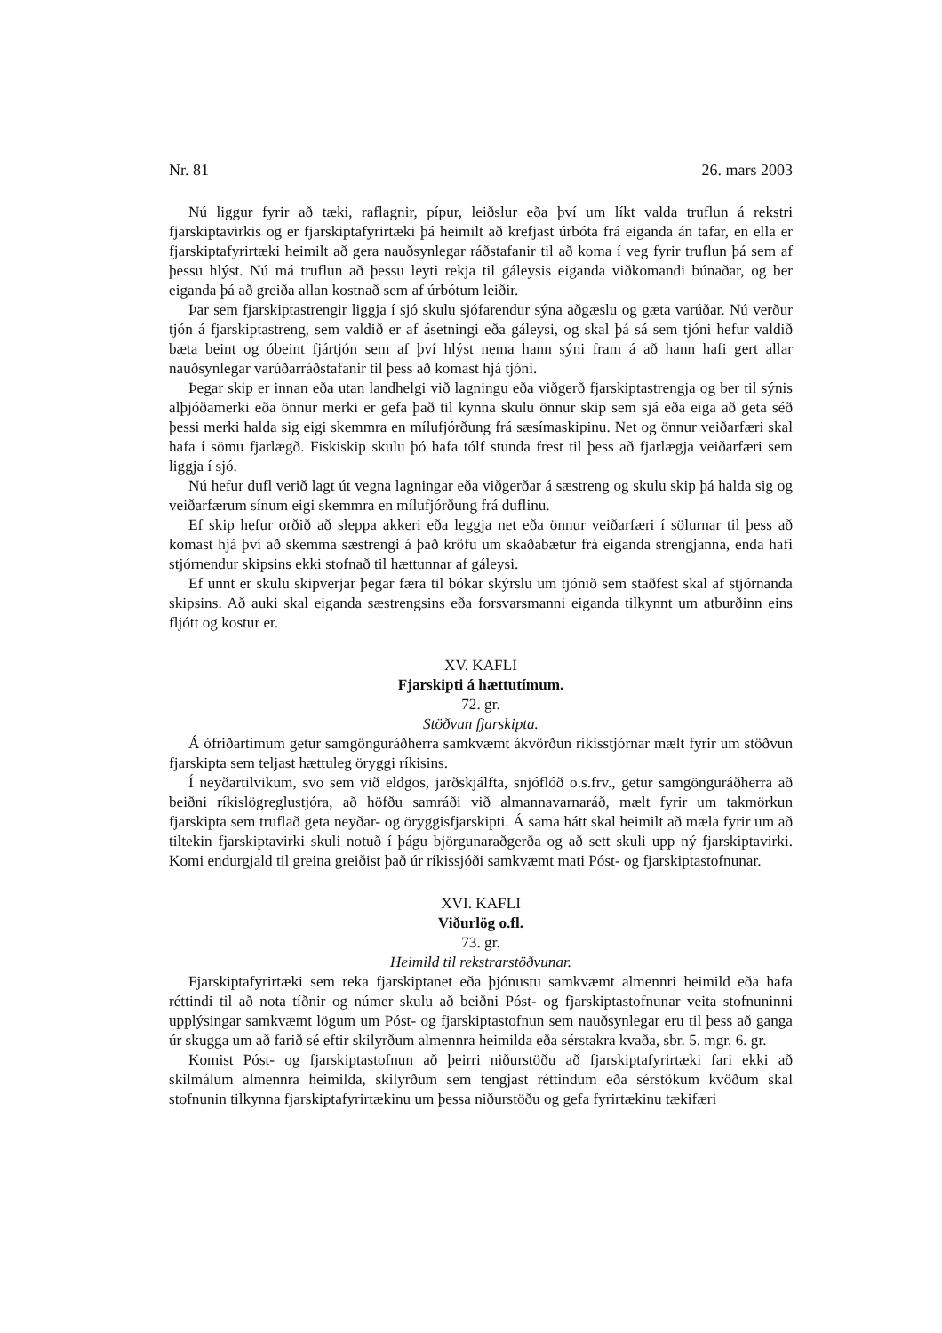Nr. 81 26. mars 2003
Nú liggur fyrir að tæki, raflagnir, pípur, leiðslur eða því um líkt valda truflun á rekstri fjarskiptavirkis og er fjarskiptafyrirtæki þá heimilt að krefjast úrbóta frá eiganda án tafar, en ella er fjarskiptafyrirtæki heimilt að gera nauðsynlegar ráðstafanir til að koma í veg fyrir truflun þá sem af þessu hlýst. Nú má truflun að þessu leyti rekja til gáleysis eiganda viðkomandi búnaðar, og ber eiganda þá að greiða allan kostnað sem af úrbótum leiðir.
Þar sem fjarskiptastrengir liggja í sjó skulu sjófarendur sýna aðgæslu og gæta varúðar. Nú verður tjón á fjarskiptastreng, sem valdið er af ásetningi eða gáleysi, og skal þá sá sem tjóni hefur valdið bæta beint og óbeint fjártjón sem af því hlýst nema hann sýni fram á að hann hafi gert allar nauðsynlegar varúðarráðstafanir til þess að komast hjá tjóni.
Þegar skip er innan eða utan landhelgi við lagningu eða viðgerð fjarskiptastrengja og ber til sýnis alþjóðamerki eða önnur merki er gefa það til kynna skulu önnur skip sem sjá eða eiga að geta séð þessi merki halda sig eigi skemmra en mílufjórðung frá sæsímaskipinu. Net og önnur veiðarfæri skal hafa í sömu fjarlægð. Fiskiskip skulu þó hafa tólf stunda frest til þess að fjarlægja veiðarfæri sem liggja í sjó.
Nú hefur dufl verið lagt út vegna lagningar eða viðgerðar á sæstreng og skulu skip þá halda sig og veiðarfærum sínum eigi skemmra en mílufjórðung frá duflinu.
Ef skip hefur orðið að sleppa akkeri eða leggja net eða önnur veiðarfæri í sölurnar til þess að komast hjá því að skemma sæstrengi á það kröfu um skaðabætur frá eiganda strengjanna, enda hafi stjórnendur skipsins ekki stofnað til hættunnar af gáleysi.
Ef unnt er skulu skipverjar þegar færa til bókar skýrslu um tjónið sem staðfest skal af stjórnanda skipsins. Að auki skal eiganda sæstrengsins eða forsvarsmanni eiganda tilkynnt um atburðinn eins fljótt og kostur er.
XV. KAFLI
Fjarskipti á hættutímum.
72. gr.
Stöðvun fjarskipta.
Á ófriðartímum getur samgönguráðherra samkvæmt ákvörðun ríkisstjórnar mælt fyrir um stöðvun fjarskipta sem teljast hættuleg öryggi ríkisins.
Í neyðartilvikum, svo sem við eldgos, jarðskjálfta, snjóflóð o.s.frv., getur samgönguráðherra að beiðni ríkislögreglustjóra, að höfðu samráði við almannavarnaráð, mælt fyrir um takmörkun fjarskipta sem truflað geta neyðar- og öryggisfjarskipti. Á sama hátt skal heimilt að mæla fyrir um að tiltekin fjarskiptavirki skuli notuð í þágu björgunaraðgerða og að sett skuli upp ný fjarskiptavirki. Komi endurgjald til greina greiðist það úr ríkissjóði samkvæmt mati Póst- og fjarskiptastofnunar.
XVI. KAFLI
Viðurlög o.fl.
73. gr.
Heimild til rekstrarstöðvunar.
Fjarskiptafyrirtæki sem reka fjarskiptanet eða þjónustu samkvæmt almennri heimild eða hafa réttindi til að nota tíðnir og númer skulu að beiðni Póst- og fjarskiptastofnunar veita stofnuninni upplýsingar samkvæmt lögum um Póst- og fjarskiptastofnun sem nauðsynlegar eru til þess að ganga úr skugga um að farið sé eftir skilyrðum almennra heimilda eða sérstakra kvaða, sbr. 5. mgr. 6. gr.
Komist Póst- og fjarskiptastofnun að þeirri niðurstöðu að fjarskiptafyrirtæki fari ekki að skilmálum almennra heimilda, skilyrðum sem tengjast réttindum eða sérstökum kvöðum skal stofnunin tilkynna fjarskiptafyrirtækinu um þessa niðurstöðu og gefa fyrirtækinu tækifæri